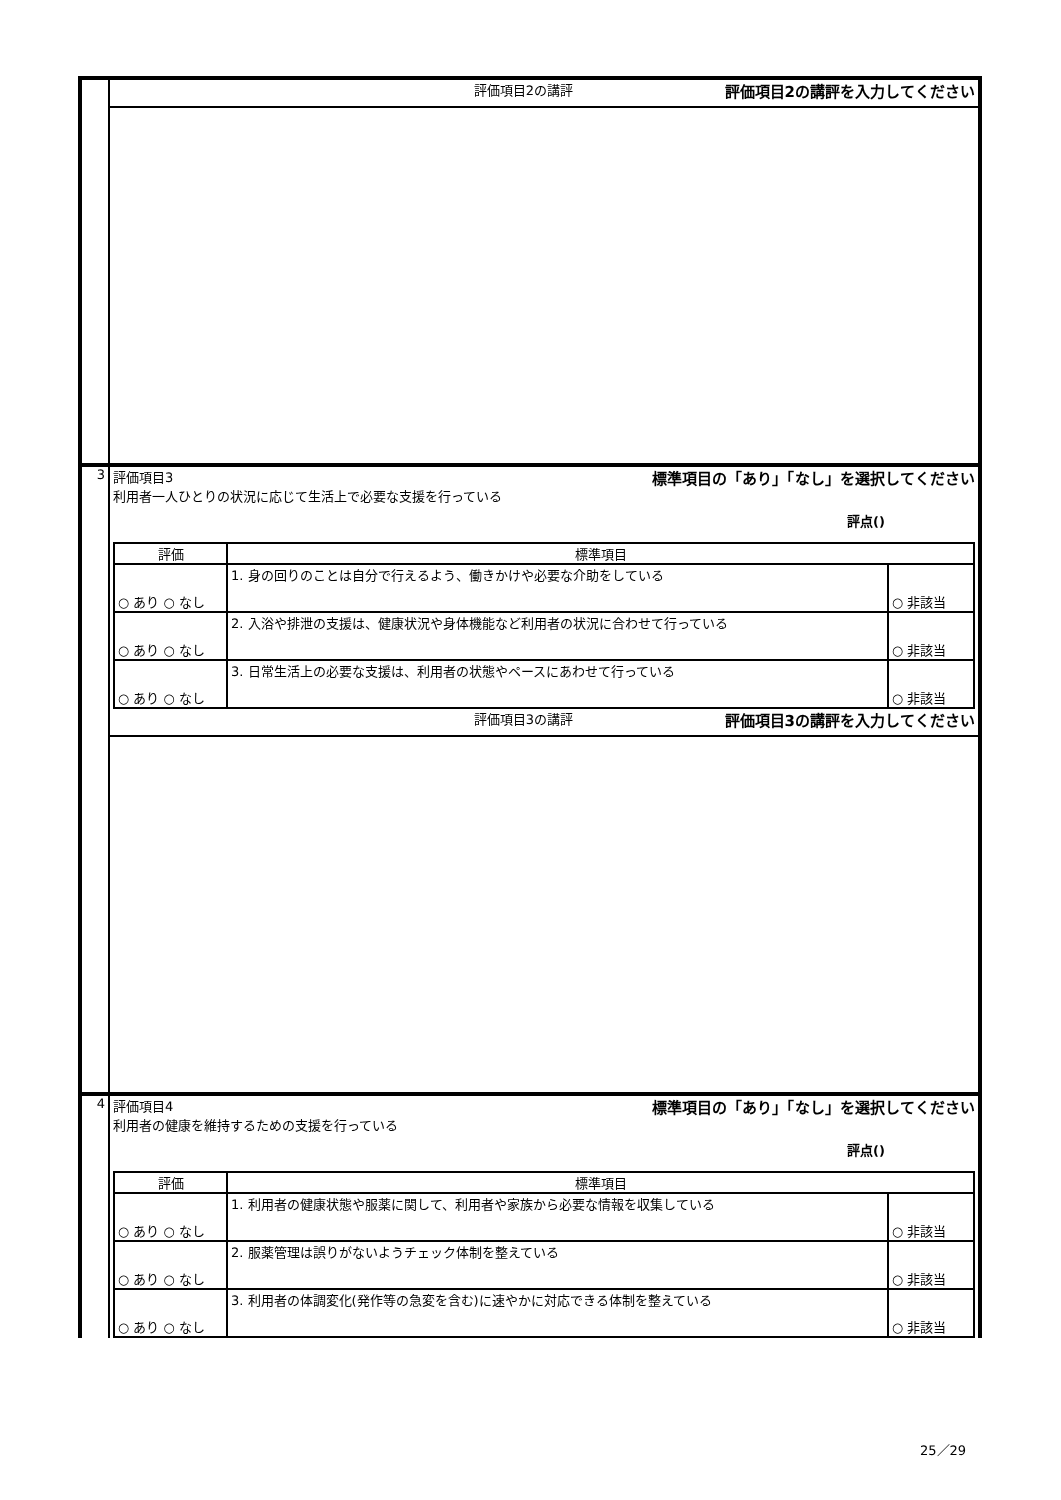| | 評価項目2の講評 評価項目2の講評を入力してください |
| 3 | 評価項目3 標準項目の「あり」「なし」を選択してください 利用者一人ひとりの状況に応じて生活上で必要な支援を行っている 評点() / 評価 / 標準項目 / / / --- / --- / --- / / ○ あり ○ なし / 1. 身の回りのことは自分で行えるよう、働きかけや必要な介助をしている / ○ 非該当 / / ○ あり ○ なし / 2. 入浴や排泄の支援は、健康状況や身体機能など利用者の状況に合わせて行っている / ○ 非該当 / / ○ あり ○ なし / 3. 日常生活上の必要な支援は、利用者の状態やペースにあわせて行っている / ○ 非該当 / |
| | 評価項目3の講評 評価項目3の講評を入力してください |
| 4 | 評価項目4 標準項目の「あり」「なし」を選択してください 利用者の健康を維持するための支援を行っている 評点() / 評価 / 標準項目 / / / --- / --- / --- / / ○ あり ○ なし / 1. 利用者の健康状態や服薬に関して、利用者や家族から必要な情報を収集している / ○ 非該当 / / ○ あり ○ なし / 2. 服薬管理は誤りがないようチェック体制を整えている / ○ 非該当 / / ○ あり ○ なし / 3. 利用者の体調変化(発作等の急変を含む)に速やかに対応できる体制を整えている / ○ 非該当 / |
25／29